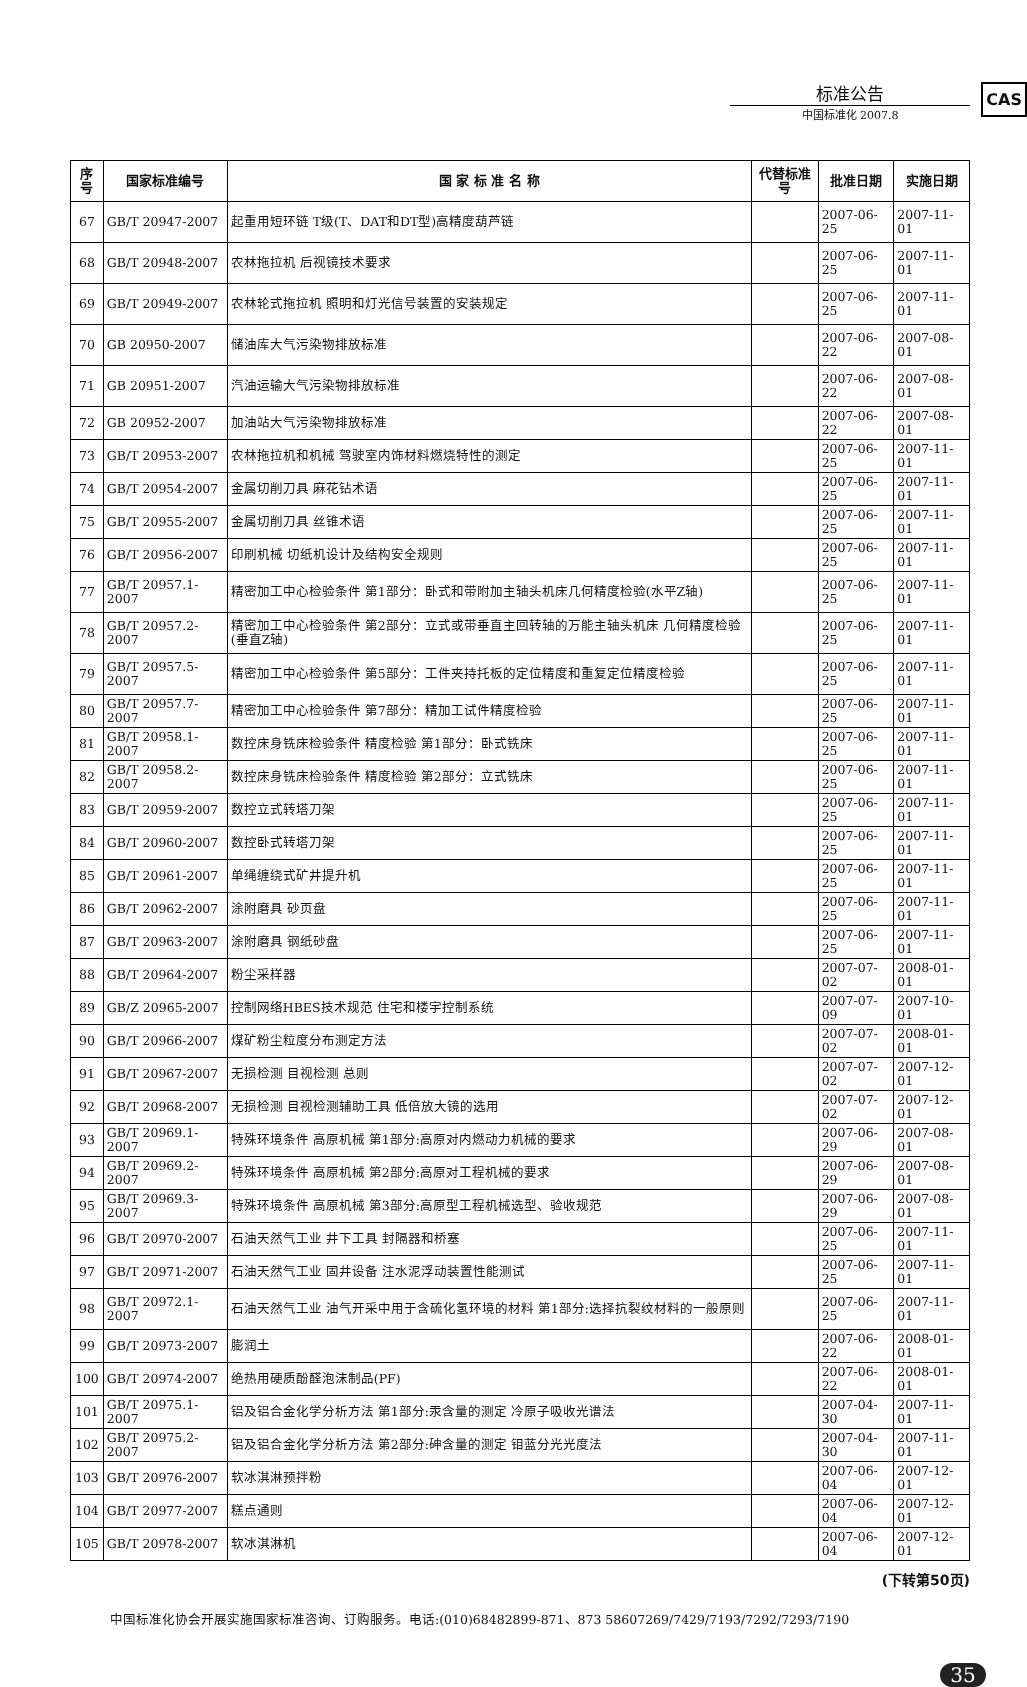标准公告
中国标准化 2007.8
CAS
| 序号 | 国家标准编号 | 国 家 标 准 名 称 | 代替标准号 | 批准日期 | 实施日期 |
| --- | --- | --- | --- | --- | --- |
| 67 | GB/T 20947-2007 | 起重用短环链 T级(T、DAT和DT型)高精度葫芦链 | | 2007-06-25 | 2007-11-01 |
| 68 | GB/T 20948-2007 | 农林拖拉机 后视镜技术要求 | | 2007-06-25 | 2007-11-01 |
| 69 | GB/T 20949-2007 | 农林轮式拖拉机 照明和灯光信号装置的安装规定 | | 2007-06-25 | 2007-11-01 |
| 70 | GB 20950-2007 | 储油库大气污染物排放标准 | | 2007-06-22 | 2007-08-01 |
| 71 | GB 20951-2007 | 汽油运输大气污染物排放标准 | | 2007-06-22 | 2007-08-01 |
| 72 | GB 20952-2007 | 加油站大气污染物排放标准 | | 2007-06-22 | 2007-08-01 |
| 73 | GB/T 20953-2007 | 农林拖拉机和机械 驾驶室内饰材料燃烧特性的测定 | | 2007-06-25 | 2007-11-01 |
| 74 | GB/T 20954-2007 | 金属切削刀具 麻花钻术语 | | 2007-06-25 | 2007-11-01 |
| 75 | GB/T 20955-2007 | 金属切削刀具 丝锥术语 | | 2007-06-25 | 2007-11-01 |
| 76 | GB/T 20956-2007 | 印刷机械 切纸机设计及结构安全规则 | | 2007-06-25 | 2007-11-01 |
| 77 | GB/T 20957.1-2007 | 精密加工中心检验条件 第1部分：卧式和带附加主轴头机床几何精度检验(水平Z轴) | | 2007-06-25 | 2007-11-01 |
| 78 | GB/T 20957.2-2007 | 精密加工中心检验条件 第2部分：立式或带垂直主回转轴的万能主轴头机床 几何精度检验(垂直Z轴) | | 2007-06-25 | 2007-11-01 |
| 79 | GB/T 20957.5-2007 | 精密加工中心检验条件 第5部分：工件夹持托板的定位精度和重复定位精度检验 | | 2007-06-25 | 2007-11-01 |
| 80 | GB/T 20957.7-2007 | 精密加工中心检验条件 第7部分：精加工试件精度检验 | | 2007-06-25 | 2007-11-01 |
| 81 | GB/T 20958.1-2007 | 数控床身铣床检验条件 精度检验 第1部分：卧式铣床 | | 2007-06-25 | 2007-11-01 |
| 82 | GB/T 20958.2-2007 | 数控床身铣床检验条件 精度检验 第2部分：立式铣床 | | 2007-06-25 | 2007-11-01 |
| 83 | GB/T 20959-2007 | 数控立式转塔刀架 | | 2007-06-25 | 2007-11-01 |
| 84 | GB/T 20960-2007 | 数控卧式转塔刀架 | | 2007-06-25 | 2007-11-01 |
| 85 | GB/T 20961-2007 | 单绳缠绕式矿井提升机 | | 2007-06-25 | 2007-11-01 |
| 86 | GB/T 20962-2007 | 涂附磨具 砂页盘 | | 2007-06-25 | 2007-11-01 |
| 87 | GB/T 20963-2007 | 涂附磨具 钢纸砂盘 | | 2007-06-25 | 2007-11-01 |
| 88 | GB/T 20964-2007 | 粉尘采样器 | | 2007-07-02 | 2008-01-01 |
| 89 | GB/Z 20965-2007 | 控制网络HBES技术规范 住宅和楼宇控制系统 | | 2007-07-09 | 2007-10-01 |
| 90 | GB/T 20966-2007 | 煤矿粉尘粒度分布测定方法 | | 2007-07-02 | 2008-01-01 |
| 91 | GB/T 20967-2007 | 无损检测 目视检测 总则 | | 2007-07-02 | 2007-12-01 |
| 92 | GB/T 20968-2007 | 无损检测 目视检测辅助工具 低倍放大镜的选用 | | 2007-07-02 | 2007-12-01 |
| 93 | GB/T 20969.1-2007 | 特殊环境条件 高原机械 第1部分:高原对内燃动力机械的要求 | | 2007-06-29 | 2007-08-01 |
| 94 | GB/T 20969.2-2007 | 特殊环境条件 高原机械 第2部分:高原对工程机械的要求 | | 2007-06-29 | 2007-08-01 |
| 95 | GB/T 20969.3-2007 | 特殊环境条件 高原机械 第3部分:高原型工程机械选型、验收规范 | | 2007-06-29 | 2007-08-01 |
| 96 | GB/T 20970-2007 | 石油天然气工业 井下工具 封隔器和桥塞 | | 2007-06-25 | 2007-11-01 |
| 97 | GB/T 20971-2007 | 石油天然气工业 固井设备 注水泥浮动装置性能测试 | | 2007-06-25 | 2007-11-01 |
| 98 | GB/T 20972.1-2007 | 石油天然气工业 油气开采中用于含硫化氢环境的材料 第1部分:选择抗裂纹材料的一般原则 | | 2007-06-25 | 2007-11-01 |
| 99 | GB/T 20973-2007 | 膨润土 | | 2007-06-22 | 2008-01-01 |
| 100 | GB/T 20974-2007 | 绝热用硬质酚醛泡沫制品(PF) | | 2007-06-22 | 2008-01-01 |
| 101 | GB/T 20975.1-2007 | 铝及铝合金化学分析方法 第1部分:汞含量的测定 冷原子吸收光谱法 | | 2007-04-30 | 2007-11-01 |
| 102 | GB/T 20975.2-2007 | 铝及铝合金化学分析方法 第2部分:砷含量的测定 钼蓝分光光度法 | | 2007-04-30 | 2007-11-01 |
| 103 | GB/T 20976-2007 | 软冰淇淋预拌粉 | | 2007-06-04 | 2007-12-01 |
| 104 | GB/T 20977-2007 | 糕点通则 | | 2007-06-04 | 2007-12-01 |
| 105 | GB/T 20978-2007 | 软冰淇淋机 | | 2007-06-04 | 2007-12-01 |
(下转第50页)
中国标准化协会开展实施国家标准咨询、订购服务。电话:(010)68482899-871、873 58607269/7429/7193/7292/7293/7190
35